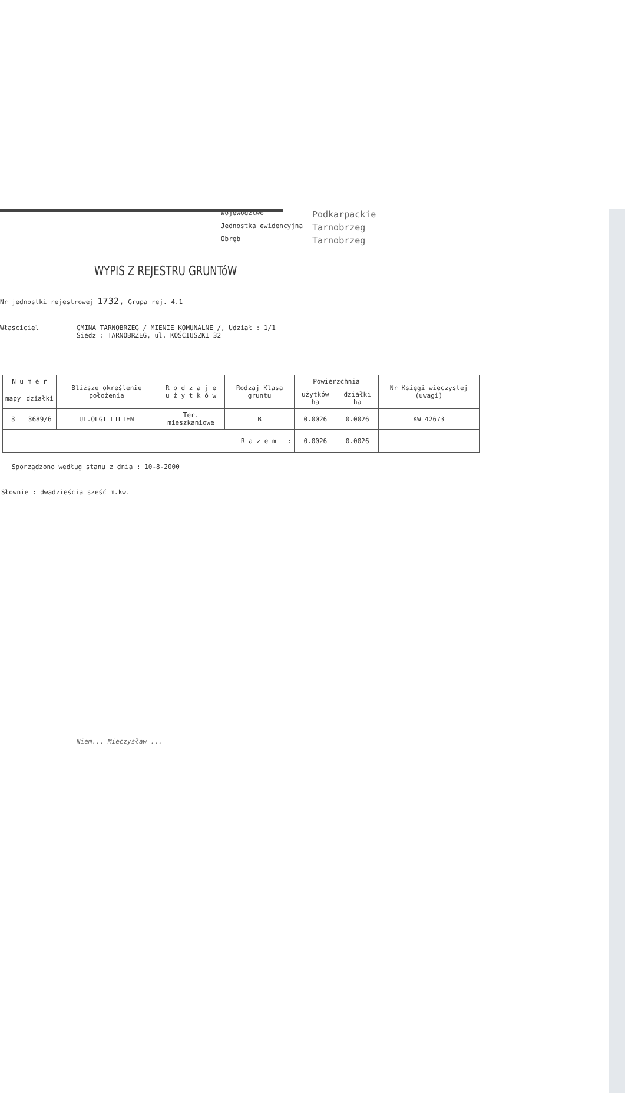Województwo
Podkarpackie
Jednostka ewidencyjna
Tarnobrzeg
Obręb
Tarnobrzeg
WYPIS Z REJESTRU GRUNTóW
Nr jednostki rejestrowej 1732, Grupa rej. 4.1
Właściciel GMINA TARNOBRZEG / MIENIE KOMUNALNE /, Udział : 1/1
Siedz : TARNOBRZEG, ul. KOŚCIUSZKI 32
| N u m e r | | Bliższe określenie położenia | R o d z a j e u ż y t k ó w | Rodzaj Klasa gruntu | Powierzchnia | | Nr Księgi wieczystej (uwagi) |
| --- | --- | --- | --- | --- | --- | --- | --- |
| mapy | działki | | | | użytków ha | działki ha | |
| 3 | 3689/6 | UL.OLGI LILIEN | Ter. mieszkaniowe | B | 0.0026 | 0.0026 | KW 42673 |
| R a z e m : | | | | | 0.0026 | 0.0026 | |
Sporządzono według stanu z dnia : 10-8-2000
Słownie : dwadzieścia sześć m.kw.
Niem... Mieczysław ...